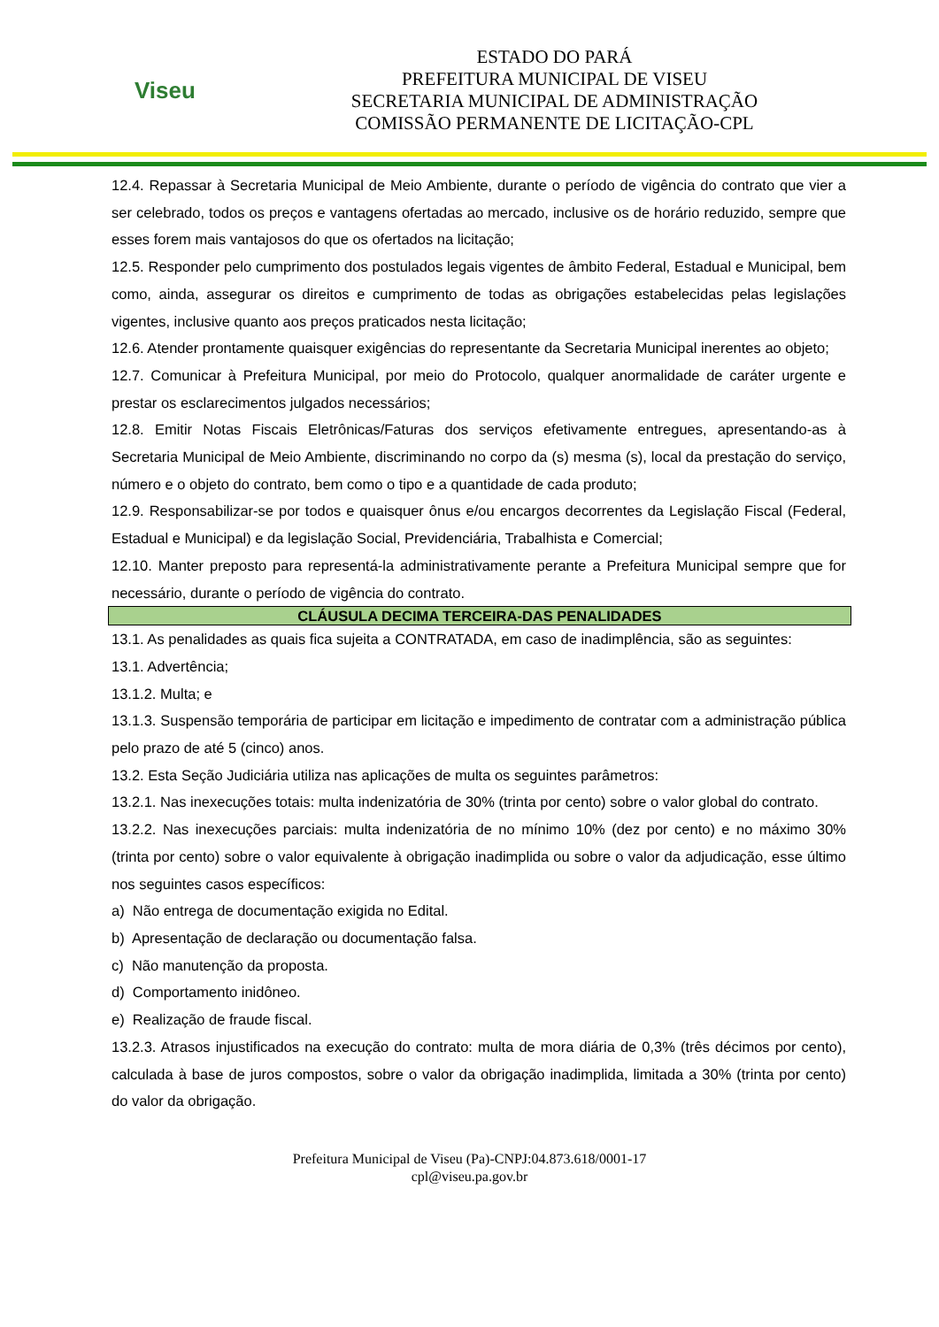Viseu
ESTADO DO PARÁ
PREFEITURA MUNICIPAL DE VISEU
SECRETARIA MUNICIPAL DE ADMINISTRAÇÃO
COMISSÃO PERMANENTE DE LICITAÇÃO-CPL
12.4. Repassar à Secretaria Municipal de Meio Ambiente, durante o período de vigência do contrato que vier a ser celebrado, todos os preços e vantagens ofertadas ao mercado, inclusive os de horário reduzido, sempre que esses forem mais vantajosos do que os ofertados na licitação;
12.5. Responder pelo cumprimento dos postulados legais vigentes de âmbito Federal, Estadual e Municipal, bem como, ainda, assegurar os direitos e cumprimento de todas as obrigações estabelecidas pelas legislações vigentes, inclusive quanto aos preços praticados nesta licitação;
12.6. Atender prontamente quaisquer exigências do representante da Secretaria Municipal inerentes ao objeto;
12.7. Comunicar à Prefeitura Municipal, por meio do Protocolo, qualquer anormalidade de caráter urgente e prestar os esclarecimentos julgados necessários;
12.8. Emitir Notas Fiscais Eletrônicas/Faturas dos serviços efetivamente entregues, apresentando-as à Secretaria Municipal de Meio Ambiente, discriminando no corpo da (s) mesma (s), local da prestação do serviço, número e o objeto do contrato, bem como o tipo e a quantidade de cada produto;
12.9. Responsabilizar-se por todos e quaisquer ônus e/ou encargos decorrentes da Legislação Fiscal (Federal, Estadual e Municipal) e da legislação Social, Previdenciária, Trabalhista e Comercial;
12.10. Manter preposto para representá-la administrativamente perante a Prefeitura Municipal sempre que for necessário, durante o período de vigência do contrato.
CLÁUSULA DECIMA TERCEIRA-DAS PENALIDADES
13.1. As penalidades as quais fica sujeita a CONTRATADA, em caso de inadimplência, são as seguintes:
13.1. Advertência;
13.1.2. Multa; e
13.1.3. Suspensão temporária de participar em licitação e impedimento de contratar com a administração pública pelo prazo de até 5 (cinco) anos.
13.2. Esta Seção Judiciária utiliza nas aplicações de multa os seguintes parâmetros:
13.2.1. Nas inexecuções totais: multa indenizatória de 30% (trinta por cento) sobre o valor global do contrato.
13.2.2. Nas inexecuções parciais: multa indenizatória de no mínimo 10% (dez por cento) e no máximo 30% (trinta por cento) sobre o valor equivalente à obrigação inadimplida ou sobre o valor da adjudicação, esse último nos seguintes casos específicos:
a) Não entrega de documentação exigida no Edital.
b) Apresentação de declaração ou documentação falsa.
c) Não manutenção da proposta.
d) Comportamento inidôneo.
e) Realização de fraude fiscal.
13.2.3. Atrasos injustificados na execução do contrato: multa de mora diária de 0,3% (três décimos por cento), calculada à base de juros compostos, sobre o valor da obrigação inadimplida, limitada a 30% (trinta por cento) do valor da obrigação.
Prefeitura Municipal de Viseu (Pa)-CNPJ:04.873.618/0001-17
cpl@viseu.pa.gov.br